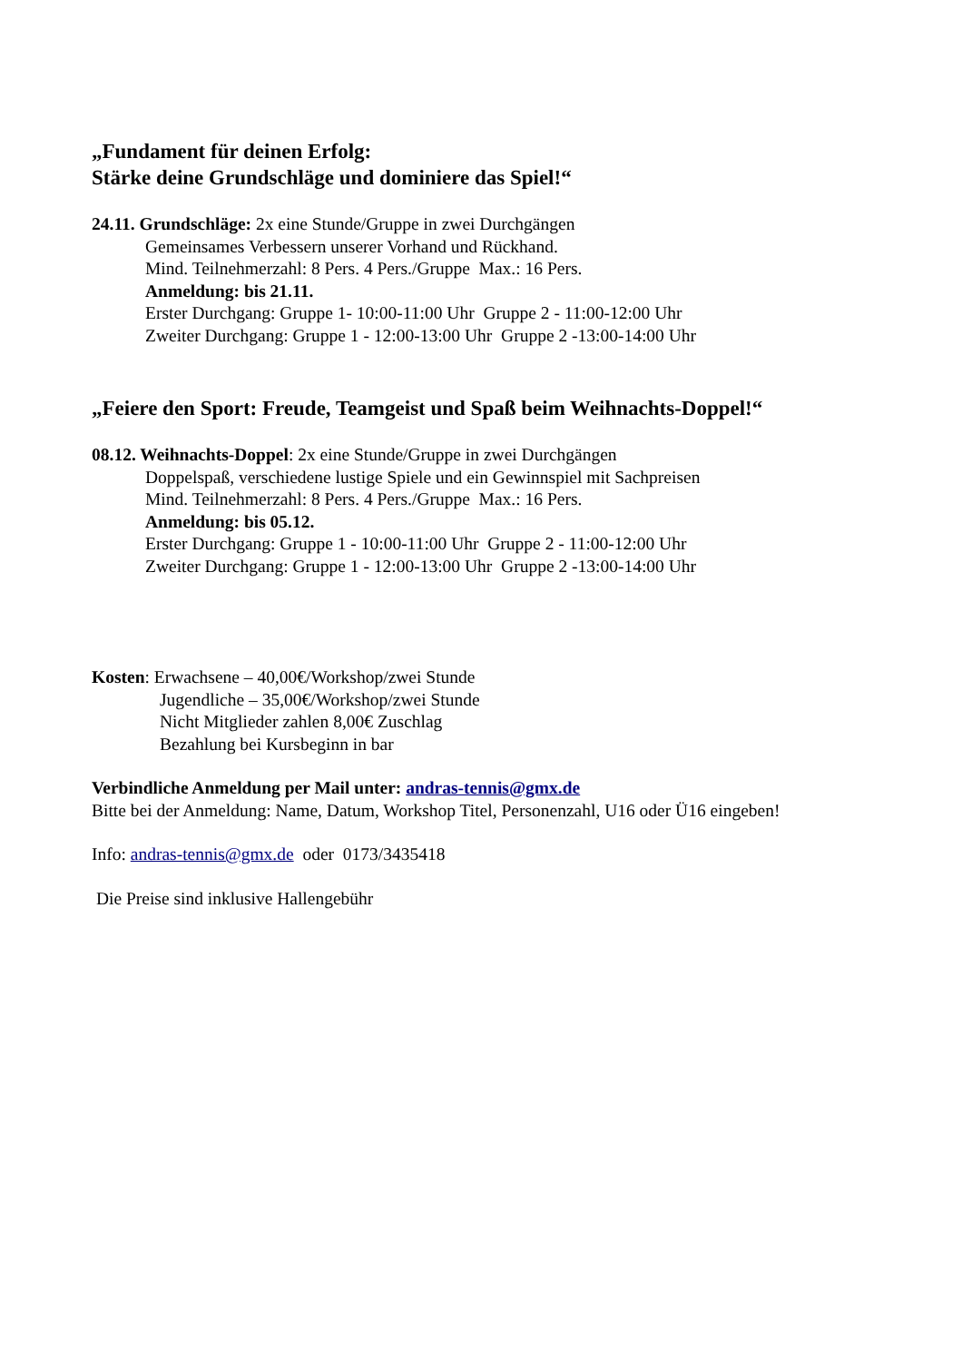„Fundament für deinen Erfolg:
Stärke deine Grundschläge und dominiere das Spiel!“
24.11. Grundschläge: 2x eine Stunde/Gruppe in zwei Durchgängen
Gemeinsames Verbessern unserer Vorhand und Rückhand.
Mind. Teilnehmerzahl: 8 Pers. 4 Pers./Gruppe Max.: 16 Pers.
Anmeldung: bis 21.11.
Erster Durchgang: Gruppe 1- 10:00-11:00 Uhr Gruppe 2 - 11:00-12:00 Uhr
Zweiter Durchgang: Gruppe 1 - 12:00-13:00 Uhr Gruppe 2 -13:00-14:00 Uhr
„Feiere den Sport: Freude, Teamgeist und Spaß beim Weihnachts-Doppel!“
08.12. Weihnachts-Doppel: 2x eine Stunde/Gruppe in zwei Durchgängen
Doppelspaß, verschiedene lustige Spiele und ein Gewinnspiel mit Sachpreisen
Mind. Teilnehmerzahl: 8 Pers. 4 Pers./Gruppe Max.: 16 Pers.
Anmeldung: bis 05.12.
Erster Durchgang: Gruppe 1 - 10:00-11:00 Uhr Gruppe 2 - 11:00-12:00 Uhr
Zweiter Durchgang: Gruppe 1 - 12:00-13:00 Uhr Gruppe 2 -13:00-14:00 Uhr
Kosten: Erwachsene – 40,00€/Workshop/zwei Stunde
Jugendliche – 35,00€/Workshop/zwei Stunde
Nicht Mitglieder zahlen 8,00€ Zuschlag
Bezahlung bei Kursbeginn in bar
Verbindliche Anmeldung per Mail unter: andras-tennis@gmx.de
Bitte bei der Anmeldung: Name, Datum, Workshop Titel, Personenzahl, U16 oder Ü16 eingeben!
Info: andras-tennis@gmx.de oder 0173/3435418
Die Preise sind inklusive Hallengebühr